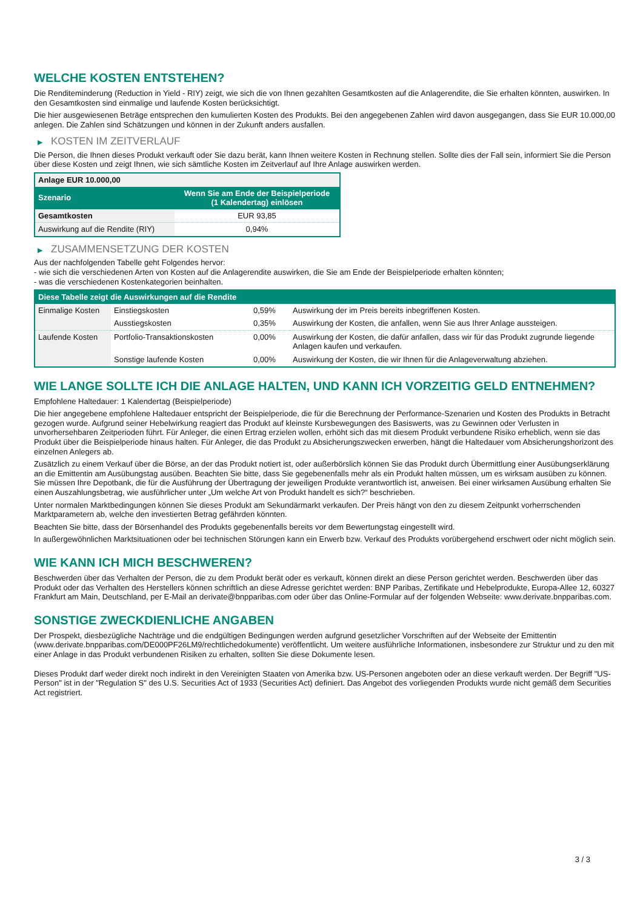WELCHE KOSTEN ENTSTEHEN?
Die Renditeminderung (Reduction in Yield - RIY) zeigt, wie sich die von Ihnen gezahlten Gesamtkosten auf die Anlagerendite, die Sie erhalten könnten, auswirken. In den Gesamtkosten sind einmalige und laufende Kosten berücksichtigt.
Die hier ausgewiesenen Beträge entsprechen den kumulierten Kosten des Produkts. Bei den angegebenen Zahlen wird davon ausgegangen, dass Sie EUR 10.000,00 anlegen. Die Zahlen sind Schätzungen und können in der Zukunft anders ausfallen.
▶ KOSTEN IM ZEITVERLAUF
Die Person, die Ihnen dieses Produkt verkauft oder Sie dazu berät, kann Ihnen weitere Kosten in Rechnung stellen. Sollte dies der Fall sein, informiert Sie die Person über diese Kosten und zeigt Ihnen, wie sich sämtliche Kosten im Zeitverlauf auf Ihre Anlage auswirken werden.
| Anlage EUR 10.000,00 | |
| Szenario | Wenn Sie am Ende der Beispielperiode (1 Kalendertag) einlösen |
| Gesamtkosten | EUR 93,85 |
| Auswirkung auf die Rendite (RIY) | 0,94% |
▶ ZUSAMMENSETZUNG DER KOSTEN
Aus der nachfolgenden Tabelle geht Folgendes hervor:
- wie sich die verschiedenen Arten von Kosten auf die Anlagerendite auswirken, die Sie am Ende der Beispielperiode erhalten könnten;
- was die verschiedenen Kostenkategorien beinhalten.
| Diese Tabelle zeigt die Auswirkungen auf die Rendite | | | |
| --- | --- | --- | --- |
| Einmalige Kosten | Einstiegskosten | 0,59% | Auswirkung der im Preis bereits inbegriffenen Kosten. |
| | Ausstiegskosten | 0,35% | Auswirkung der Kosten, die anfallen, wenn Sie aus Ihrer Anlage aussteigen. |
| Laufende Kosten | Portfolio-Transaktionskosten | 0,00% | Auswirkung der Kosten, die dafür anfallen, dass wir für das Produkt zugrunde liegende Anlagen kaufen und verkaufen. |
| | Sonstige laufende Kosten | 0,00% | Auswirkung der Kosten, die wir Ihnen für die Anlageverwaltung abziehen. |
WIE LANGE SOLLTE ICH DIE ANLAGE HALTEN, UND KANN ICH VORZEITIG GELD ENTNEHMEN?
Empfohlene Haltedauer: 1 Kalendertag (Beispielperiode)
Die hier angegebene empfohlene Haltedauer entspricht der Beispielperiode, die für die Berechnung der Performance-Szenarien und Kosten des Produkts in Betracht gezogen wurde. Aufgrund seiner Hebelwirkung reagiert das Produkt auf kleinste Kursbewegungen des Basiswerts, was zu Gewinnen oder Verlusten in unvorhersehbaren Zeitperioden führt. Für Anleger, die einen Ertrag erzielen wollen, erhöht sich das mit diesem Produkt verbundene Risiko erheblich, wenn sie das Produkt über die Beispielperiode hinaus halten. Für Anleger, die das Produkt zu Absicherungszwecken erwerben, hängt die Haltedauer vom Absicherungshorizont des einzelnen Anlegers ab.
Zusätzlich zu einem Verkauf über die Börse, an der das Produkt notiert ist, oder außerbörslich können Sie das Produkt durch Übermittlung einer Ausübungserklärung an die Emittentin am Ausübungstag ausüben. Beachten Sie bitte, dass Sie gegebenenfalls mehr als ein Produkt halten müssen, um es wirksam ausüben zu können. Sie müssen Ihre Depotbank, die für die Ausführung der Übertragung der jeweiligen Produkte verantwortlich ist, anweisen. Bei einer wirksamen Ausübung erhalten Sie einen Auszahlungsbetrag, wie ausführlicher unter „Um welche Art von Produkt handelt es sich?“ beschrieben.
Unter normalen Marktbedingungen können Sie dieses Produkt am Sekundärmarkt verkaufen. Der Preis hängt von den zu diesem Zeitpunkt vorherrschenden Marktparametern ab, welche den investierten Betrag gefährden könnten.
Beachten Sie bitte, dass der Börsenhandel des Produkts gegebenenfalls bereits vor dem Bewertungstag eingestellt wird.
In außergewöhnlichen Marktsituationen oder bei technischen Störungen kann ein Erwerb bzw. Verkauf des Produkts vorübergehend erschwert oder nicht möglich sein.
WIE KANN ICH MICH BESCHWEREN?
Beschwerden über das Verhalten der Person, die zu dem Produkt berät oder es verkauft, können direkt an diese Person gerichtet werden. Beschwerden über das Produkt oder das Verhalten des Herstellers können schriftlich an diese Adresse gerichtet werden: BNP Paribas, Zertifikate und Hebelprodukte, Europa-Allee 12, 60327 Frankfurt am Main, Deutschland, per E-Mail an derivate@bnpparibas.com oder über das Online-Formular auf der folgenden Webseite: www.derivate.bnpparibas.com.
SONSTIGE ZWECKDIENLICHE ANGABEN
Der Prospekt, diesbezügliche Nachträge und die endgültigen Bedingungen werden aufgrund gesetzlicher Vorschriften auf der Webseite der Emittentin (www.derivate.bnpparibas.com/DE000PF26LM9/rechtlichedokumente) veröffentlicht. Um weitere ausführliche Informationen, insbesondere zur Struktur und zu den mit einer Anlage in das Produkt verbundenen Risiken zu erhalten, sollten Sie diese Dokumente lesen.
Dieses Produkt darf weder direkt noch indirekt in den Vereinigten Staaten von Amerika bzw. US-Personen angeboten oder an diese verkauft werden. Der Begriff "US-Person" ist in der "Regulation S" des U.S. Securities Act of 1933 (Securities Act) definiert. Das Angebot des vorliegenden Produkts wurde nicht gemäß dem Securities Act registriert.
3 / 3